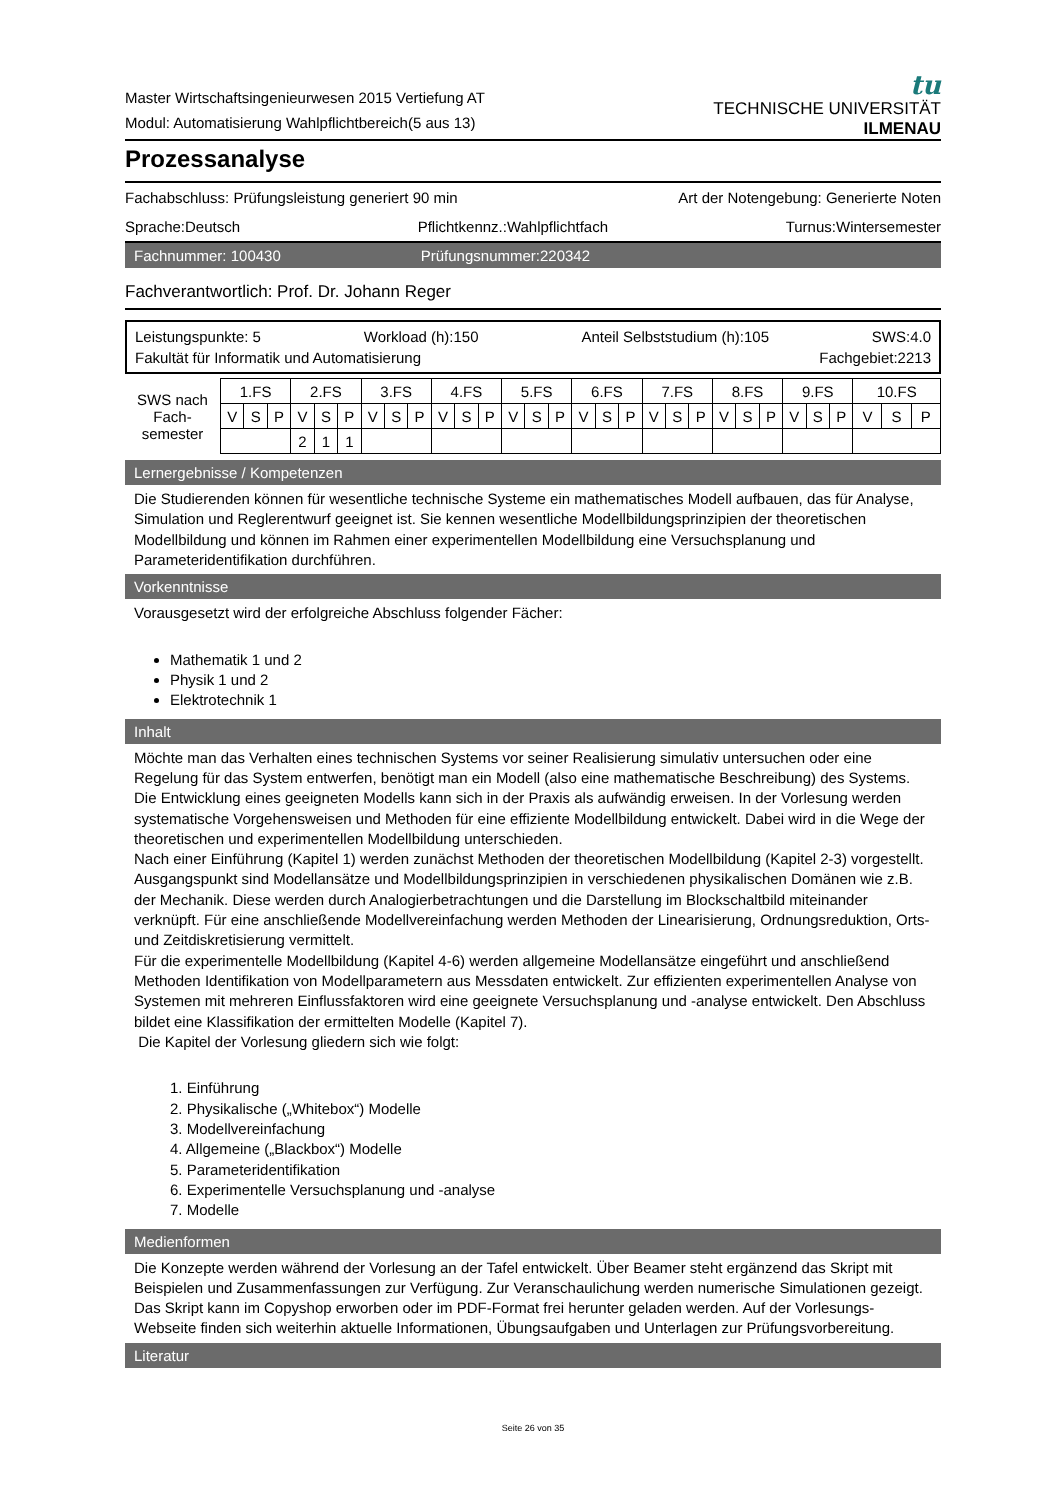Master Wirtschaftsingenieurwesen 2015 Vertiefung AT
Modul: Automatisierung Wahlpflichtbereich(5 aus 13)
tu
TECHNISCHE UNIVERSITÄT
ILMENAU
Prozessanalyse
Fachabschluss: Prüfungsleistung generiert 90 min Art der Notengebung: Generierte Noten
Sprache:Deutsch Pflichtkennz.:Wahlpflichtfach Turnus:Wintersemester
Fachnummer: 100430 Prüfungsnummer:220342
Fachverantwortlich: Prof. Dr. Johann Reger
Leistungspunkte: 5 Workload (h):150 Anteil Selbststudium (h):105 SWS:4.0
Fakultät für Informatik und Automatisierung Fachgebiet:2213
| SWS nach Fach- semester | 1.FS | | | 2.FS | | | 3.FS | | | 4.FS | | | 5.FS | | | 6.FS | | | 7.FS | | | 8.FS | | | 9.FS | | | 10.FS | | |
| | V | S | P | V | S | P | V | S | P | V | S | P | V | S | P | V | S | P | V | S | P | V | S | P | V | S | P | V | S | P |
| | | | | 2 | 1 | 1 | | | | | | | | | | | | | | | | | | | | | | | | |
Lernergebnisse / Kompetenzen
Die Studierenden können für wesentliche technische Systeme ein mathematisches Modell aufbauen, das für Analyse, Simulation und Reglerentwurf geeignet ist. Sie kennen wesentliche Modellbildungsprinzipien der theoretischen Modellbildung und können im Rahmen einer experimentellen Modellbildung eine Versuchsplanung und Parameteridentifikation durchführen.
Vorkenntnisse
Vorausgesetzt wird der erfolgreiche Abschluss folgender Fächer:
Mathematik 1 und 2
Physik 1 und 2
Elektrotechnik 1
Inhalt
Möchte man das Verhalten eines technischen Systems vor seiner Realisierung simulativ untersuchen oder eine Regelung für das System entwerfen, benötigt man ein Modell (also eine mathematische Beschreibung) des Systems. Die Entwicklung eines geeigneten Modells kann sich in der Praxis als aufwändig erweisen. In der Vorlesung werden systematische Vorgehensweisen und Methoden für eine effiziente Modellbildung entwickelt. Dabei wird in die Wege der theoretischen und experimentellen Modellbildung unterschieden.
Nach einer Einführung (Kapitel 1) werden zunächst Methoden der theoretischen Modellbildung (Kapitel 2-3) vorgestellt. Ausgangspunkt sind Modellansätze und Modellbildungsprinzipien in verschiedenen physikalischen Domänen wie z.B. der Mechanik. Diese werden durch Analogierbetrachtungen und die Darstellung im Blockschaltbild miteinander verknüpft. Für eine anschließende Modellvereinfachung werden Methoden der Linearisierung, Ordnungsreduktion, Orts- und Zeitdiskretisierung vermittelt.
Für die experimentelle Modellbildung (Kapitel 4-6) werden allgemeine Modellansätze eingeführt und anschließend Methoden Identifikation von Modellparametern aus Messdaten entwickelt. Zur effizienten experimentellen Analyse von Systemen mit mehreren Einflussfaktoren wird eine geeignete Versuchsplanung und -analyse entwickelt. Den Abschluss bildet eine Klassifikation der ermittelten Modelle (Kapitel 7).
Die Kapitel der Vorlesung gliedern sich wie folgt:
1. Einführung
2. Physikalische („Whitebox“) Modelle
3. Modellvereinfachung
4. Allgemeine („Blackbox“) Modelle
5. Parameteridentifikation
6. Experimentelle Versuchsplanung und -analyse
7. Modelle
Medienformen
Die Konzepte werden während der Vorlesung an der Tafel entwickelt. Über Beamer steht ergänzend das Skript mit Beispielen und Zusammenfassungen zur Verfügung. Zur Veranschaulichung werden numerische Simulationen gezeigt.
Das Skript kann im Copyshop erworben oder im PDF-Format frei herunter geladen werden. Auf der Vorlesungs-Webseite finden sich weiterhin aktuelle Informationen, Übungsaufgaben und Unterlagen zur Prüfungsvorbereitung.
Literatur
Seite 26 von 35